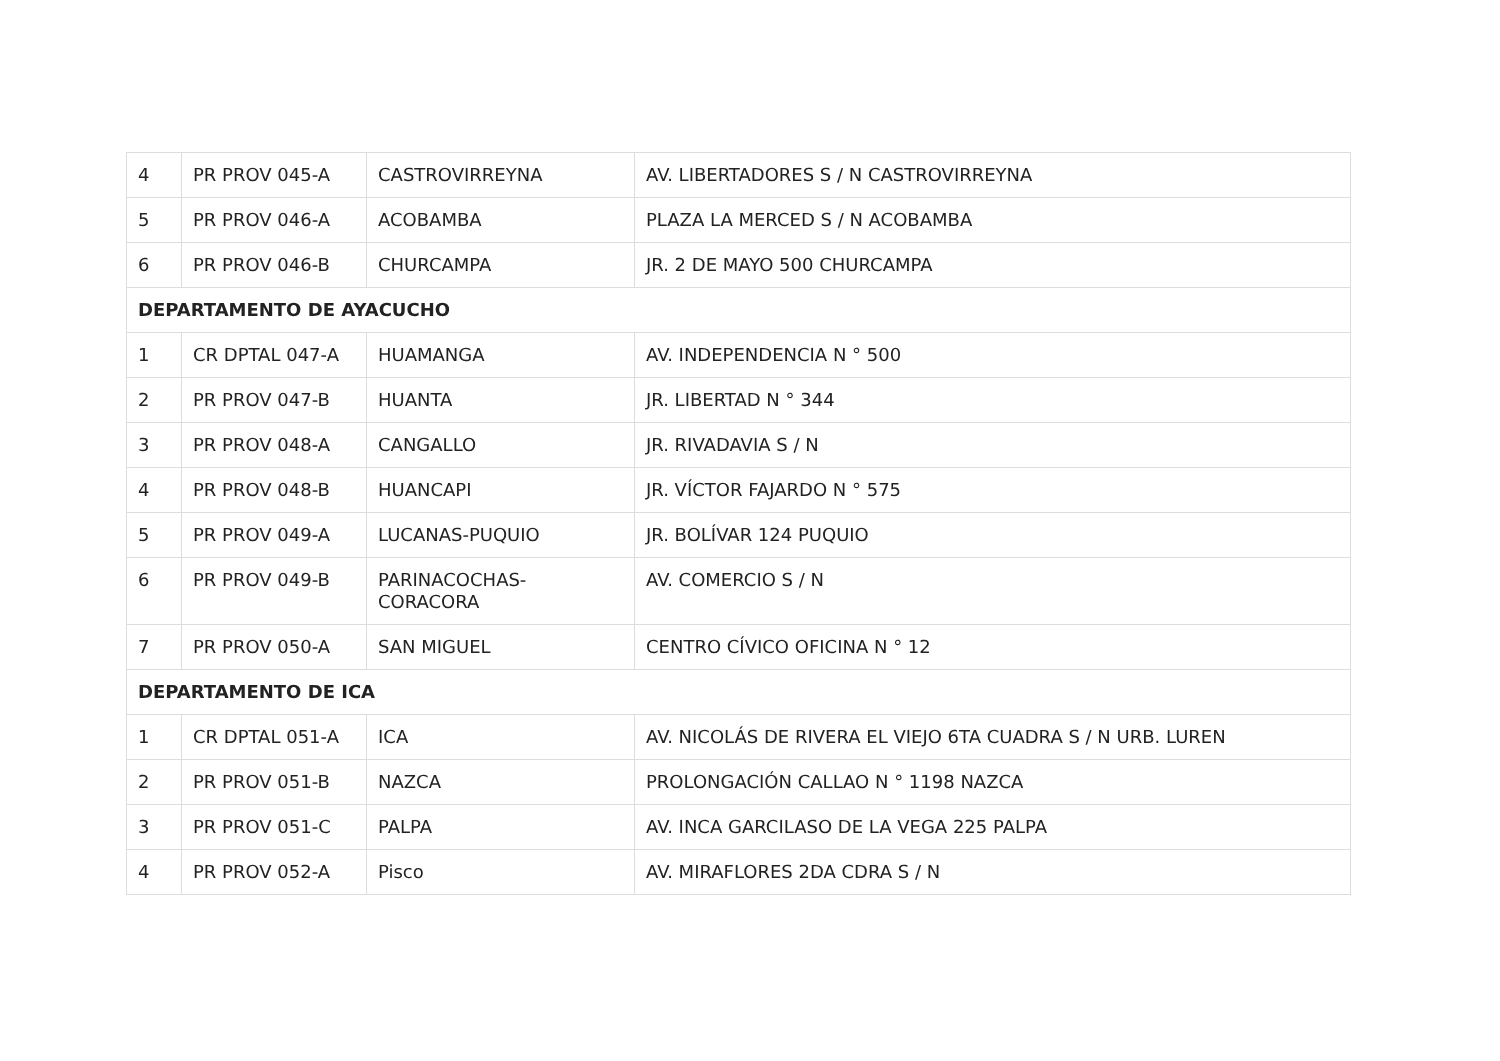| 4 | PR PROV 045-A | CASTROVIRREYNA | AV. LIBERTADORES S / N CASTROVIRREYNA |
| 5 | PR PROV 046-A | ACOBAMBA | PLAZA LA MERCED S / N ACOBAMBA |
| 6 | PR PROV 046-B | CHURCAMPA | JR. 2 DE MAYO 500 CHURCAMPA |
| DEPARTAMENTO DE AYACUCHO | | | |
| 1 | CR DPTAL 047-A | HUAMANGA | AV. INDEPENDENCIA N ° 500 |
| 2 | PR PROV 047-B | HUANTA | JR. LIBERTAD N ° 344 |
| 3 | PR PROV 048-A | CANGALLO | JR. RIVADAVIA S / N |
| 4 | PR PROV 048-B | HUANCAPI | JR. VÍCTOR FAJARDO N ° 575 |
| 5 | PR PROV 049-A | LUCANAS-PUQUIO | JR. BOLÍVAR 124 PUQUIO |
| 6 | PR PROV 049-B | PARINACOCHAS- CORACORA | AV. COMERCIO S / N |
| 7 | PR PROV 050-A | SAN MIGUEL | CENTRO CÍVICO OFICINA N ° 12 |
| DEPARTAMENTO DE ICA | | | |
| 1 | CR DPTAL 051-A | ICA | AV. NICOLÁS DE RIVERA EL VIEJO 6TA CUADRA S / N URB. LUREN |
| 2 | PR PROV 051-B | NAZCA | PROLONGACIÓN CALLAO N ° 1198 NAZCA |
| 3 | PR PROV 051-C | PALPA | AV. INCA GARCILASO DE LA VEGA 225 PALPA |
| 4 | PR PROV 052-A | Pisco | AV. MIRAFLORES 2DA CDRA S / N |